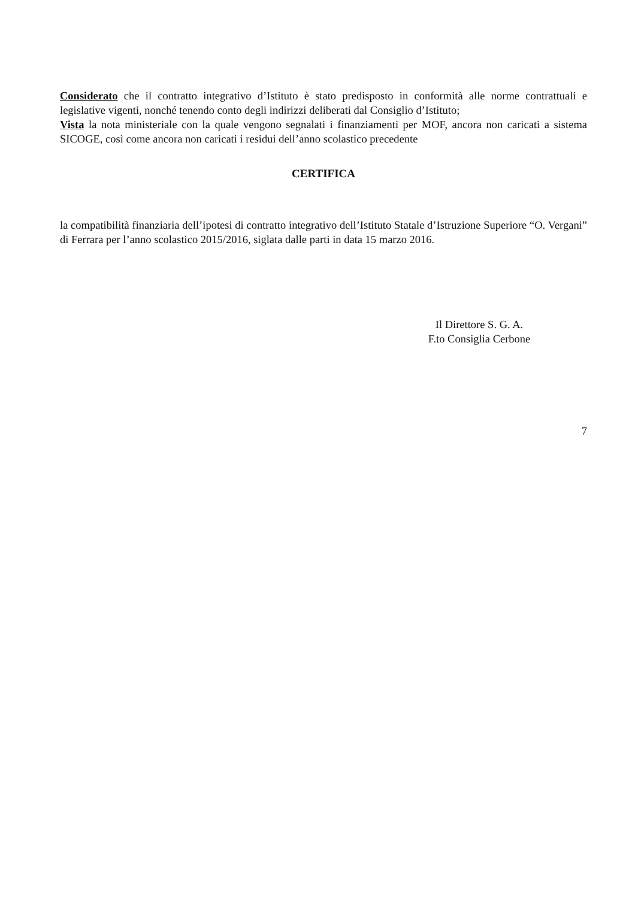Considerato che il contratto integrativo d’Istituto è stato predisposto in conformità alle norme contrattuali e legislative vigenti, nonché tenendo conto degli indirizzi deliberati dal Consiglio d’Istituto;
Vista la nota ministeriale con la quale vengono segnalati i finanziamenti per MOF, ancora non caricati a sistema SICOGE, così come ancora non caricati i residui dell’anno scolastico precedente
CERTIFICA
la compatibilità finanziaria dell’ipotesi di contratto integrativo dell’Istituto Statale d’Istruzione Superiore “O. Vergani” di Ferrara per l’anno scolastico 2015/2016, siglata dalle parti in data 15 marzo 2016.
Il Direttore S. G. A.
F.to Consiglia Cerbone
7